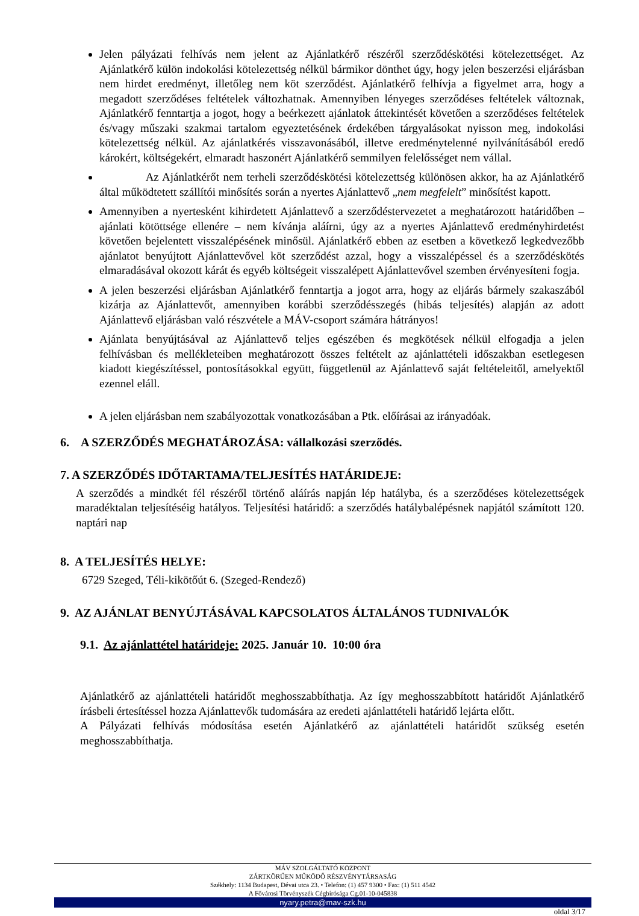Jelen pályázati felhívás nem jelent az Ajánlatkérő részéről szerződéskötési kötelezettséget. Az Ajánlatkérő külön indokolási kötelezettség nélkül bármikor dönthet úgy, hogy jelen beszerzési eljárásban nem hirdet eredményt, illetőleg nem köt szerződést. Ajánlatkérő felhívja a figyelmet arra, hogy a megadott szerződéses feltételek változhatnak. Amennyiben lényeges szerződéses feltételek változnak, Ajánlatkérő fenntartja a jogot, hogy a beérkezett ajánlatok áttekintését követően a szerződéses feltételek és/vagy műszaki szakmai tartalom egyeztetésének érdekében tárgyalásokat nyisson meg, indokolási kötelezettség nélkül. Az ajánlatkérés visszavonásából, illetve eredménytelenné nyilvánításából eredő károkért, költségekért, elmaradt haszonért Ajánlatkérő semmilyen felelősséget nem vállal.
Az Ajánlatkérőt nem terheli szerződéskötési kötelezettség különösen akkor, ha az Ajánlatkérő által működtetett szállítói minősítés során a nyertes Ajánlattevő „nem megfelelt” minősítést kapott.
Amennyiben a nyertesként kihirdetett Ajánlattevő a szerződéstervezetet a meghatározott határidőben – ajánlati kötöttsége ellenére – nem kívánja aláírni, úgy az a nyertes Ajánlattevő eredményhirdetést követően bejelentett visszalépésének minősül. Ajánlatkérő ebben az esetben a következő legkedvezőbb ajánlatot benyújtott Ajánlattevővel köt szerződést azzal, hogy a visszalépéssel és a szerződéskötés elmaradásával okozott kárát és egyéb költségeit visszalépett Ajánlattevővel szemben érvényesíteni fogja.
A jelen beszerzési eljárásban Ajánlatkérő fenntartja a jogot arra, hogy az eljárás bármely szakaszából kizárja az Ajánlattevőt, amennyiben korábbi szerződésszegés (hibás teljesítés) alapján az adott Ajánlattevő eljárásban való részvétele a MÁV-csoport számára hátrányos!
Ajánlata benyújtásával az Ajánlattevő teljes egészében és megkötések nélkül elfogadja a jelen felhívásban és mellékleteiben meghatározott összes feltételt az ajánlattételi időszakban esetlegesen kiadott kiegészítéssel, pontosításokkal együtt, függetlenül az Ajánlattevő saját feltételeitől, amelyektől ezennel eláll.
A jelen eljárásban nem szabályozottak vonatkozásában a Ptk. előírásai az irányadóak.
6. A SZERZŐDÉS MEGHATÁROZÁSA: vállalkozási szerződés.
7. A SZERZŐDÉS IDŐTARTAMA/TELJESÍTÉS HATÁRIDEJE:
A szerződés a mindkét fél részéről történő aláírás napján lép hatályba, és a szerződéses kötelezettségek maradéktalan teljesítéséig hatályos. Teljesítési határidő: a szerződés hatálybalépésnek napjától számított 120. naptári nap
8. A TELJESÍTÉS HELYE:
6729 Szeged, Téli-kikötőút 6. (Szeged-Rendező)
9. AZ AJÁNLAT BENYÚJTÁSÁVAL KAPCSOLATOS ÁLTALÁNOS TUDNIVALÓK
9.1. Az ajánlattétel határideje: 2025. Január 10. 10:00 óra
Ajánlatkérő az ajánlattételi határidőt meghosszabbíthatja. Az így meghosszabbított határidőt Ajánlatkérő írásbeli értesítéssel hozza Ajánlattevők tudomására az eredeti ajánlattételi határidő lejárta előtt.
A Pályázati felhívás módosítása esetén Ajánlatkérő az ajánlattételi határidőt szükség esetén meghosszabbíthatja.
MÁV SZOLGÁLTATÓ KÖZPONT
ZÁRTKÖRŰEN MŰKÖDŐ RÉSZVÉNYTÁRSASÁG
Székhely: 1134 Budapest, Dévai utca 23. • Telefon: (1) 457 9300 • Fax: (1) 511 4542
A Fővárosi Törvényszék Cégbírósága Cg.01-10-045838
nyary.petra@mav-szk.hu
oldal 3/17